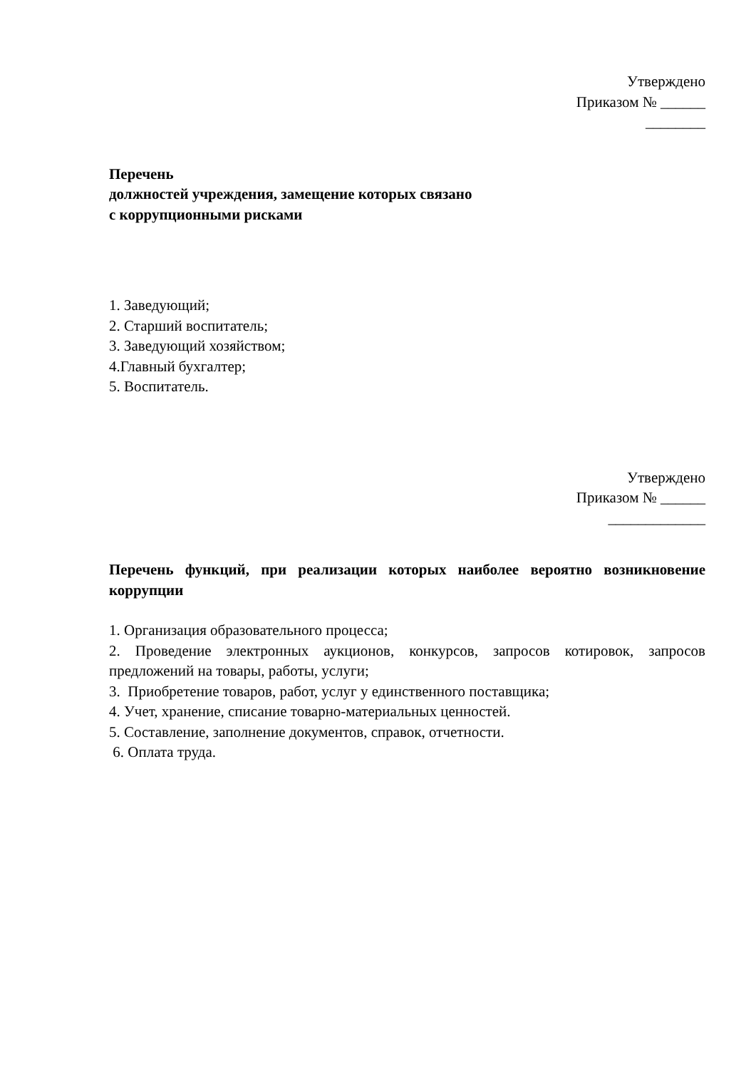Утверждено
Приказом № ______
________
Перечень
должностей учреждения, замещение которых связано
с коррупционными рисками
1. Заведующий;
2. Старший воспитатель;
3. Заведующий хозяйством;
4.Главный бухгалтер;
5. Воспитатель.
Утверждено
Приказом № ______
_____________
Перечень функций, при реализации которых наиболее вероятно возникновение коррупции
1. Организация образовательного процесса;
2. Проведение электронных аукционов, конкурсов, запросов котировок, запросов предложений на товары, работы, услуги;
3. Приобретение товаров, работ, услуг у единственного поставщика;
4. Учет, хранение, списание товарно-материальных ценностей.
5. Составление, заполнение документов, справок, отчетности.
6. Оплата труда.